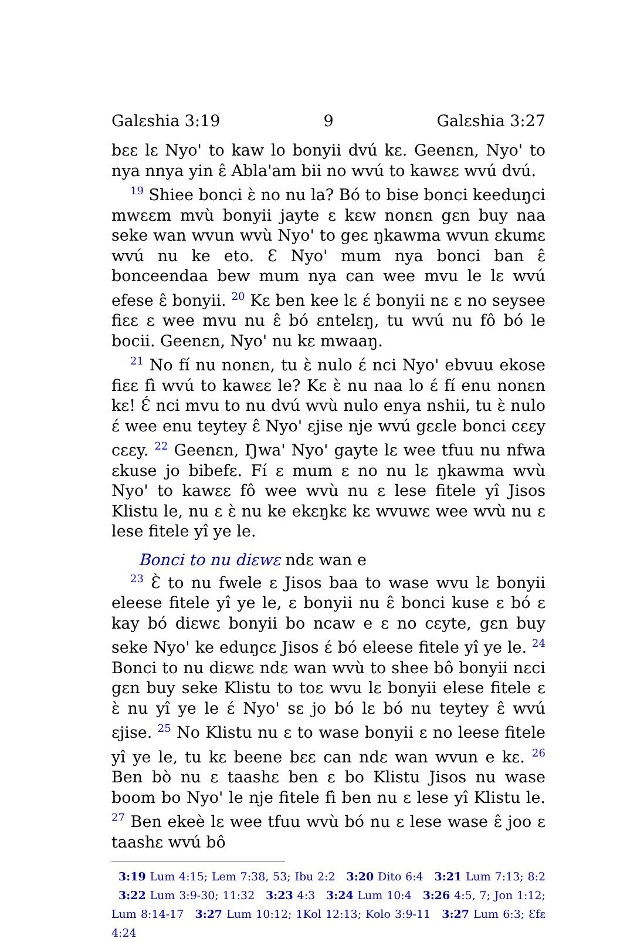Galɛshia 3:19 9 Galɛshia 3:27
bɛɛ lɛ Nyo' to kaw lo bonyii dvú kɛ. Geenɛn, Nyo' to nya nnya yin ɛ̂ Abla'am bii no wvú to kawɛɛ wvú dvú.
<sup>19</sup> Shiee bonci ɛ̀ no nu la? Bó to bise bonci keeduŋci mwɛɛm mvù bonyii jayte ɛ kɛw nonɛn gɛn buy naa seke wan wvun wvù Nyo' to geɛ ŋkawma wvun ɛkumɛ wvú nu ke eto. Ɛ Nyo' mum nya bonci ban ɛ̂ bonceendaa bew mum nya can wee mvu le lɛ wvú efese ɛ̂ bonyii. <sup>20</sup> Kɛ ben kee lɛ ɛ́ bonyii nɛ ɛ no seysee fiɛɛ ɛ wee mvu nu ɛ̂ bó ɛntelɛŋ, tu wvú nu fô bó le bocii. Geenɛn, Nyo' nu kɛ mwaaŋ.
<sup>21</sup> No fí nu nonɛn, tu ɛ̀ nulo ɛ́ nci Nyo' ebvuu ekose fiɛɛ fì wvú to kawɛɛ le? Kɛ ɛ̀ nu naa lo ɛ́ fí enu nonɛn kɛ! Ɛ́ nci mvu to nu dvú wvù nulo enya nshii, tu ɛ̀ nulo ɛ́ wee enu teytey ɛ̂ Nyo' ɛjise nje wvú gɛɛle bonci cɛɛy cɛɛy. <sup>22</sup> Geenɛn, Ŋwa' Nyo' gayte lɛ wee tfuu nu nfwa ɛkuse jo bibefɛ. Fí ɛ mum ɛ no nu lɛ ŋkawma wvù Nyo' to kawɛɛ fô wee wvù nu ɛ lese fitele yî Jisos Klistu le, nu ɛ ɛ̀ nu ke ekɛŋkɛ kɛ wvuwɛ wee wvù nu ɛ lese fitele yî ye le.
Bonci to nu diɛwɛ ndɛ wan e
<sup>23</sup> Ɛ̀ to nu fwele ɛ Jisos baa to wase wvu lɛ bonyii eleese fitele yî ye le, ɛ bonyii nu ɛ̂ bonci kuse ɛ bó ɛ kay bó diɛwɛ bonyii bo ncaw e ɛ no cɛyte, gɛn buy seke Nyo' ke eduŋcɛ Jisos ɛ́ bó eleese fitele yî ye le. <sup>24</sup> Bonci to nu diɛwɛ ndɛ wan wvù to shee bô bonyii nɛci gɛn buy seke Klistu to toɛ wvu lɛ bonyii elese fitele ɛ ɛ̀ nu yî ye le ɛ́ Nyo' sɛ jo bó lɛ bó nu teytey ɛ̂ wvú ɛjise. <sup>25</sup> No Klistu nu ɛ to wase bonyii ɛ no leese fitele yî ye le, tu kɛ beene bɛɛ can ndɛ wan wvun e kɛ. <sup>26</sup> Ben bò nu ɛ taashɛ ben ɛ bo Klistu Jisos nu wase boom bo Nyo' le nje fitele fì ben nu ɛ lese yî Klistu le. <sup>27</sup> Ben ekeè lɛ wee tfuu wvù bó nu ɛ lese wase ɛ̂ joo ɛ taashɛ wvú bô
3:19 Lum 4:15; Lem 7:38, 53; Ibu 2:2 3:20 Dito 6:4 3:21 Lum 7:13; 8:2 3:22 Lum 3:9-30; 11:32 3:23 4:3 3:24 Lum 10:4 3:26 4:5, 7; Jon 1:12; Lum 8:14-17 3:27 Lum 10:12; 1Kol 12:13; Kolo 3:9-11 3:27 Lum 6:3; Ɛfɛ 4:24